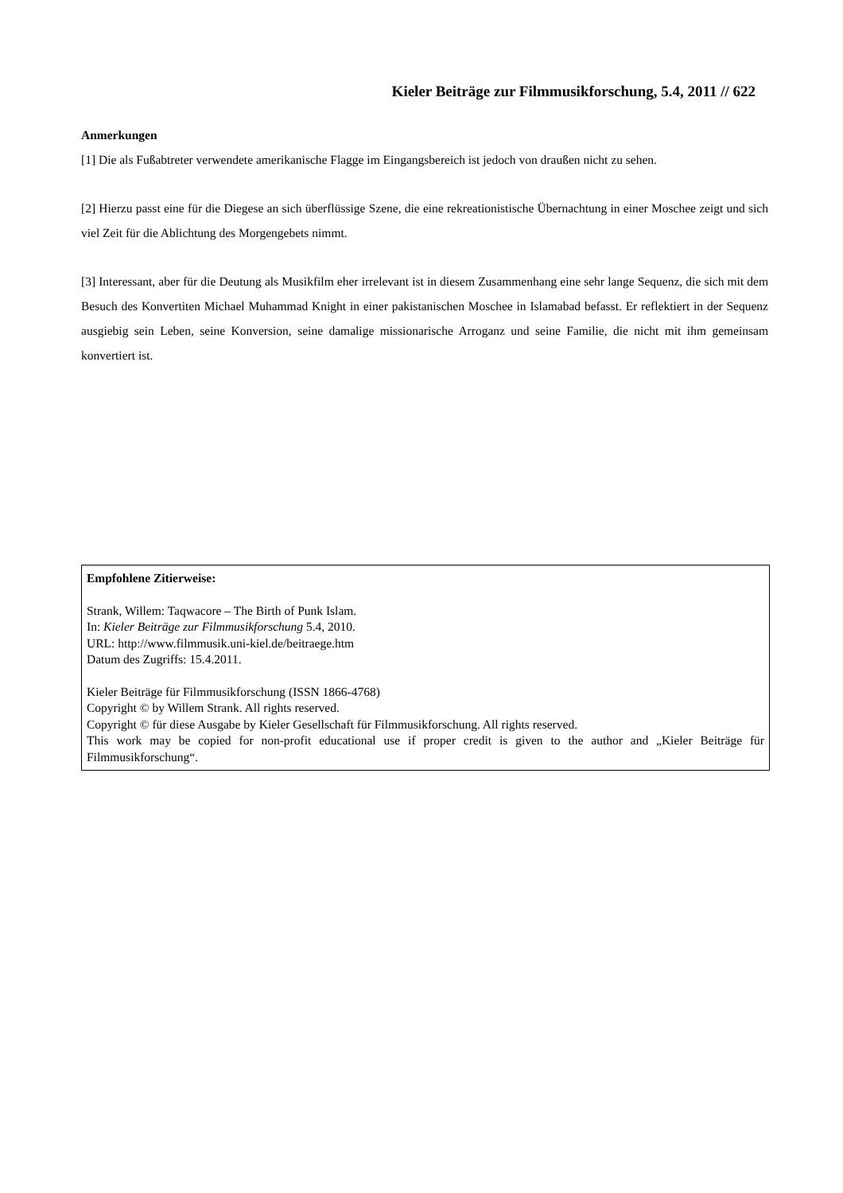Kieler Beiträge zur Filmmusikforschung, 5.4, 2011 // 622
Anmerkungen
[1] Die als Fußabtreter verwendete amerikanische Flagge im Eingangsbereich ist jedoch von draußen nicht zu sehen.
[2] Hierzu passt eine für die Diegese an sich überflüssige Szene, die eine rekreationistische Übernachtung in einer Moschee zeigt und sich viel Zeit für die Ablichtung des Morgengebets nimmt.
[3] Interessant, aber für die Deutung als Musikfilm eher irrelevant ist in diesem Zusammenhang eine sehr lange Sequenz, die sich mit dem Besuch des Konvertiten Michael Muhammad Knight in einer pakistanischen Moschee in Islamabad befasst. Er reflektiert in der Sequenz ausgiebig sein Leben, seine Konversion, seine damalige missionarische Arroganz und seine Familie, die nicht mit ihm gemeinsam konvertiert ist.
Empfohlene Zitierweise:
Strank, Willem: Taqwacore – The Birth of Punk Islam.
In: Kieler Beiträge zur Filmmusikforschung 5.4, 2010.
URL: http://www.filmmusik.uni-kiel.de/beitraege.htm
Datum des Zugriffs: 15.4.2011.
Kieler Beiträge für Filmmusikforschung (ISSN 1866-4768)
Copyright © by Willem Strank. All rights reserved.
Copyright © für diese Ausgabe by Kieler Gesellschaft für Filmmusikforschung. All rights reserved.
This work may be copied for non-profit educational use if proper credit is given to the author and „Kieler Beiträge für Filmmusikforschung“.